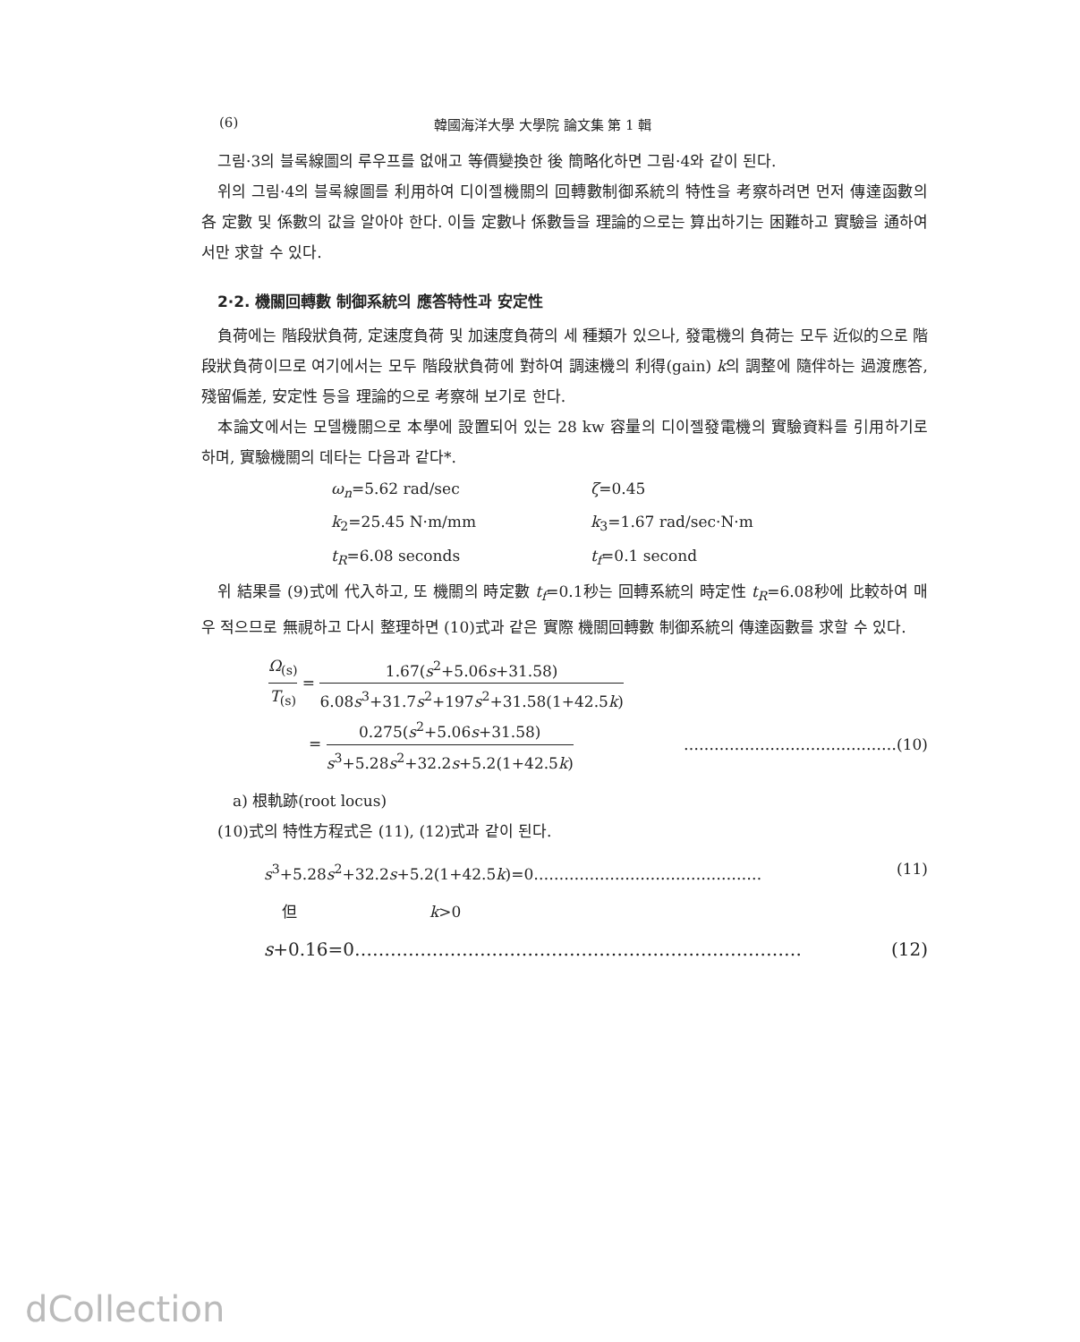(6) 韓國海洋大學 大學院 論文集 第 1 輯
그림·3의 블록線圖의 루우프를 없애고 等價變換한 後 簡略化하면 그림·4와 같이 된다.
위의 그림·4의 블록線圖를 利用하여 디이젤機關의 回轉數制御系統의 特性을 考察하려면 먼저 傳達函數의 各 定數 및 係數의 값을 알아야 한다. 이들 定數나 係數들을 理論的으로는 算出하기는 困難하고 實驗을 通하여서만 求할 수 있다.
2·2. 機關回轉數 制御系統의 應答特性과 安定性
負荷에는 階段狀負荷, 定速度負荷 및 加速度負荷의 세 種類가 있으나, 發電機의 負荷는 모두 近似的으로 階段狀負荷이므로 여기에서는 모두 階段狀負荷에 對하여 調速機의 利得(gain) k의 調整에 隨伴하는 過渡應答, 殘留偏差, 安定性 등을 理論的으로 考察해 보기로 한다.
本論文에서는 모델機關으로 本學에 設置되어 있는 28 kw 容量의 디이젤發電機의 實驗資料를 引用하기로 하며, 實驗機關의 데타는 다음과 같다*.
ω<sub>n</sub>=5.62 rad/sec
ζ=0.45
k<sub>2</sub>=25.45 N·m/mm
k<sub>3</sub>=1.67 rad/sec·N·m
t<sub>R</sub>=6.08 seconds
t<sub>f</sub>=0.1 second
위 結果를 (9)式에 代入하고, 또 機關의 時定數 t<sub>f</sub>=0.1秒는 回轉系統의 時定性 t<sub>R</sub>=6.08秒에 比較하여 매우 적으므로 無視하고 다시 整理하면 (10)式과 같은 實際 機關回轉數 制御系統의 傳達函數를 求할 수 있다.
Ω<sub>(s)</sub> T<sub>(s)</sub> = 1.67(s<sup>2</sup>+5.06s+31.58) 6.08s<sup>3</sup>+31.7s<sup>2</sup>+197s<sup>2</sup>+31.58(1+42.5k)
= 0.275(s<sup>2</sup>+5.06s+31.58) s<sup>3</sup>+5.28s<sup>2</sup>+32.2s+5.2(1+42.5k) ……………………………………(10)
a) 根軌跡(root locus)
(10)式의 特性方程式은 (11), (12)式과 같이 된다.
s<sup>3</sup>+5.28s<sup>2</sup>+32.2s+5.2(1+42.5k)=0……………………………………… (11)
但 k>0
s+0.16=0………………………………………………………………… (12)
dCollection